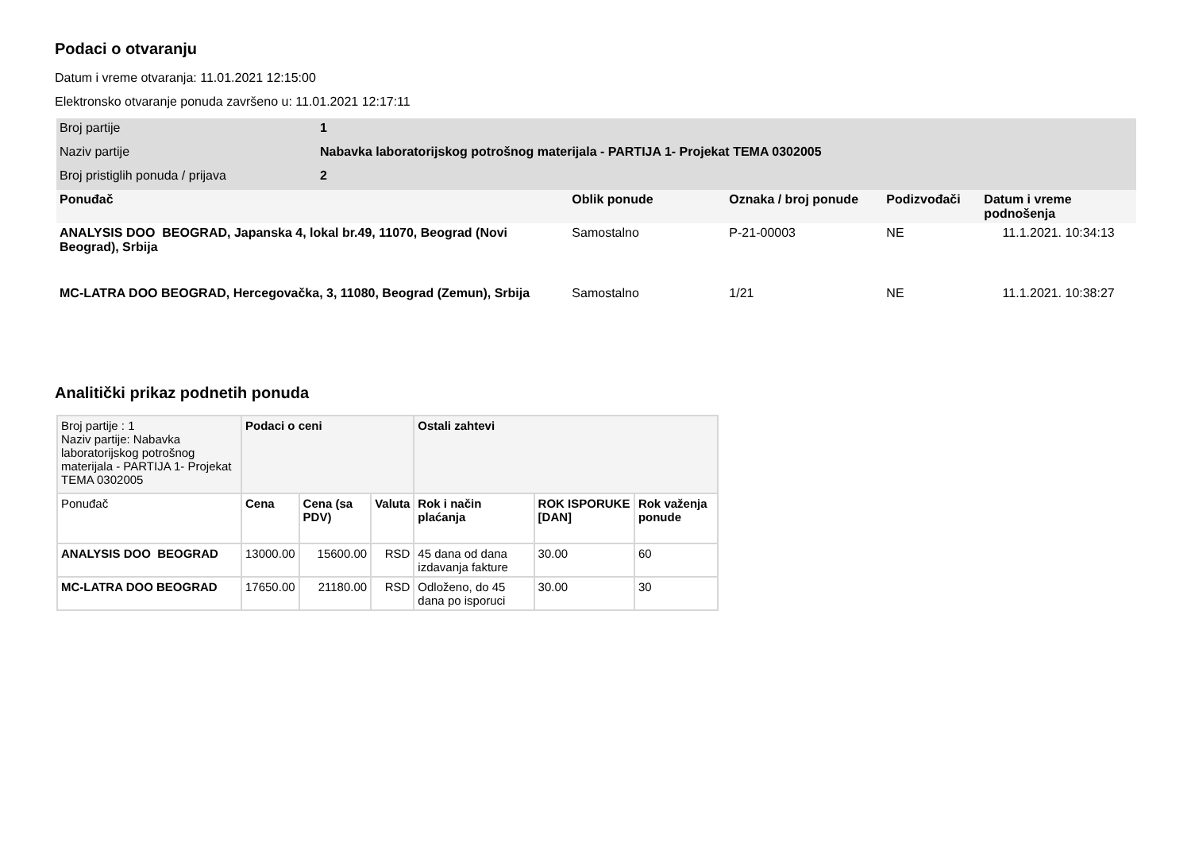Podaci o otvaranju
Datum i vreme otvaranja: 11.01.2021 12:15:00
Elektronsko otvaranje ponuda završeno u: 11.01.2021 12:17:11
| Broj partije | 1 | | | | |
| Naziv partije | Nabavka laboratorijskog potrošnog materijala - PARTIJA 1- Projekat TEMA 0302005 | | | | |
| Broj pristiglih ponuda / prijava | 2 | | | | |
| Ponuđač | | Oblik ponude | Oznaka / broj ponude | Podizvođači | Datum i vreme podnošenja |
| ANALYSIS DOO BEOGRAD, Japanska 4, lokal br.49, 11070, Beograd (Novi Beograd), Srbija | | Samostalno | P-21-00003 | NE | 11.1.2021. 10:34:13 |
| MC-LATRA DOO BEOGRAD, Hercegovačka, 3, 11080, Beograd (Zemun), Srbija | | Samostalno | 1/21 | NE | 11.1.2021. 10:38:27 |
Analitički prikaz podnetih ponuda
| Broj partije : 1 Naziv partije: Nabavka laboratorijskog potrošnog materijala - PARTIJA 1- Projekat TEMA 0302005 | Podaci o ceni | | | Ostali zahtevi | | |
| Ponuđač | Cena | Cena (sa PDV) | Valuta | Rok i način plaćanja | ROK ISPORUKE [DAN] | Rok važenja ponude |
| ANALYSIS DOO BEOGRAD | 13000.00 | 15600.00 | RSD | 45 dana od dana izdavanja fakture | 30.00 | 60 |
| MC-LATRA DOO BEOGRAD | 17650.00 | 21180.00 | RSD | Odloženo, do 45 dana po isporuci | 30.00 | 30 |